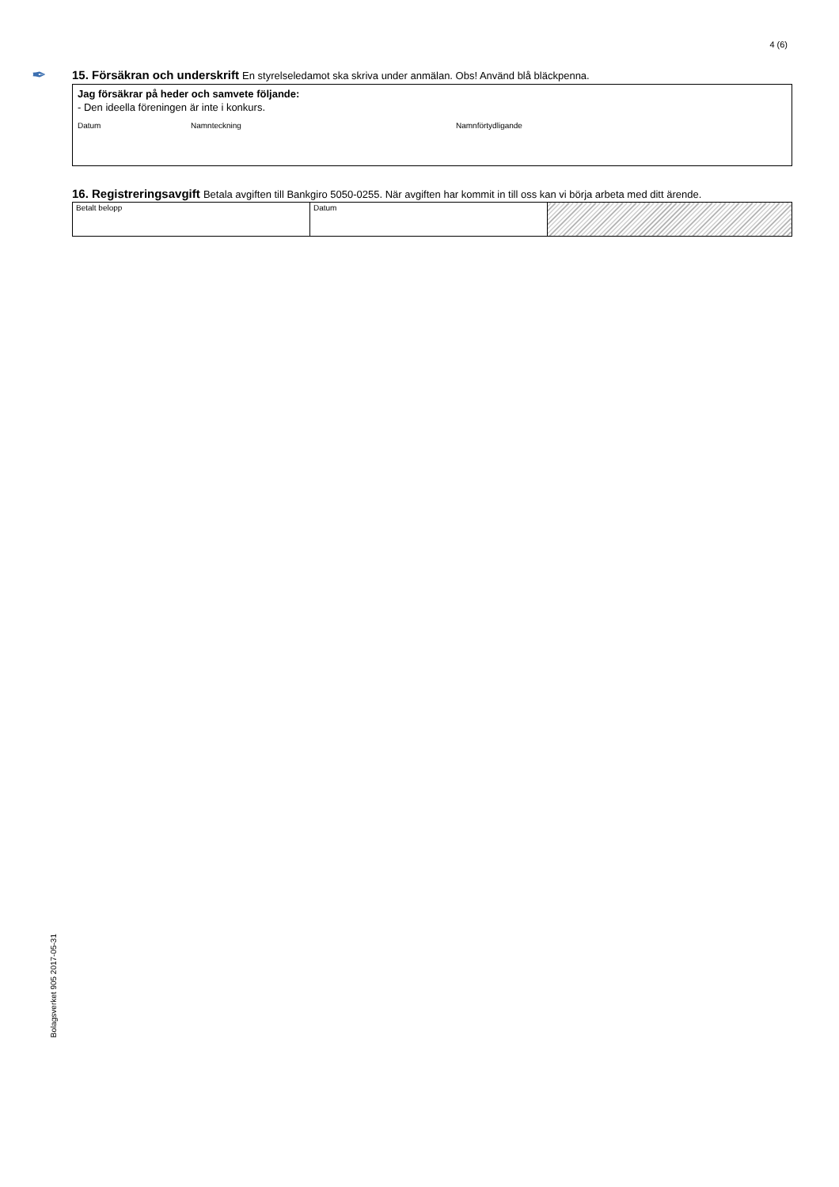4 (6)
✒
15. Försäkran och underskrift En styrelseledamot ska skriva under anmälan. Obs! Använd blå bläckpenna.
Jag försäkrar på heder och samvete följande:
- Den ideella föreningen är inte i konkurs.
Datum Namnteckning Namnförtydligande
16. Registreringsavgift Betala avgiften till Bankgiro 5050-0255. När avgiften har kommit in till oss kan vi börja arbeta med ditt ärende.
| Betalt belopp | Datum | |
Bolagsverket 905 2017-05-31